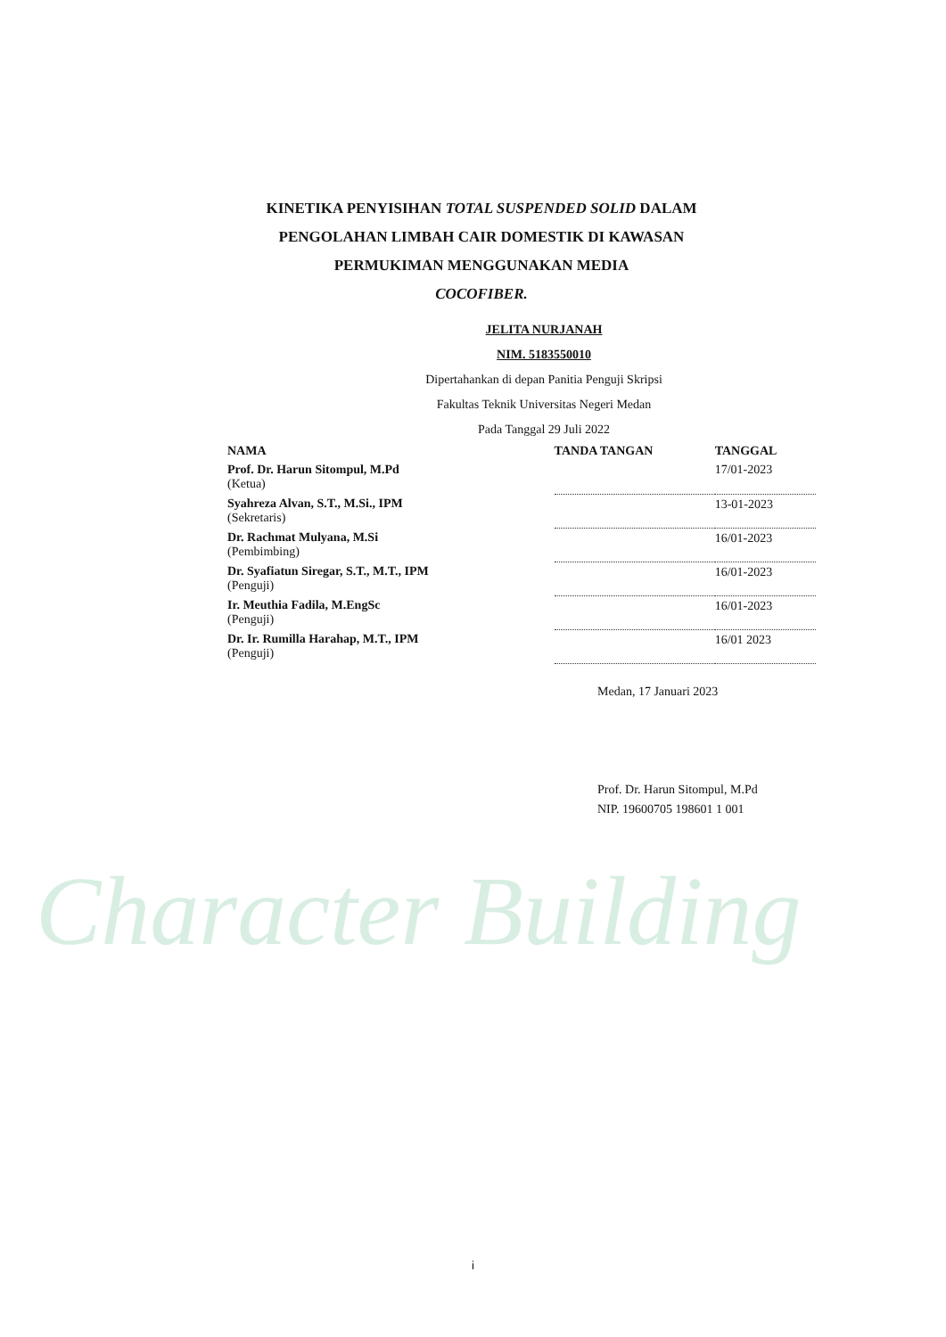KINETIKA PENYISIHAN TOTAL SUSPENDED SOLID DALAM
PENGOLAHAN LIMBAH CAIR DOMESTIK DI KAWASAN
PERMUKIMAN MENGGUNAKAN MEDIA
COCOFIBER.
JELITA NURJANAH
NIM. 5183550010
Dipertahankan di depan Panitia Penguji Skripsi
Fakultas Teknik Universitas Negeri Medan
Pada Tanggal 29 Juli 2022
| NAMA | TANDA TANGAN | TANGGAL |
| --- | --- | --- |
| Prof. Dr. Harun Sitompul, M.Pd (Ketua) | | 17/01-2023 |
| Syahreza Alvan, S.T., M.Si., IPM (Sekretaris) | | 13-01-2023 |
| Dr. Rachmat Mulyana, M.Si (Pembimbing) | | 16/01-2023 |
| Dr. Syafiatun Siregar, S.T., M.T., IPM (Penguji) | | 16/01-2023 |
| Ir. Meuthia Fadila, M.EngSc (Penguji) | | 16/01-2023 |
| Dr. Ir. Rumilla Harahap, M.T., IPM (Penguji) | | 16/01 2023 |
Medan, 17 Januari 2023
Prof. Dr. Harun Sitompul, M.Pd
NIP. 19600705 198601 1 001
Character Building
i